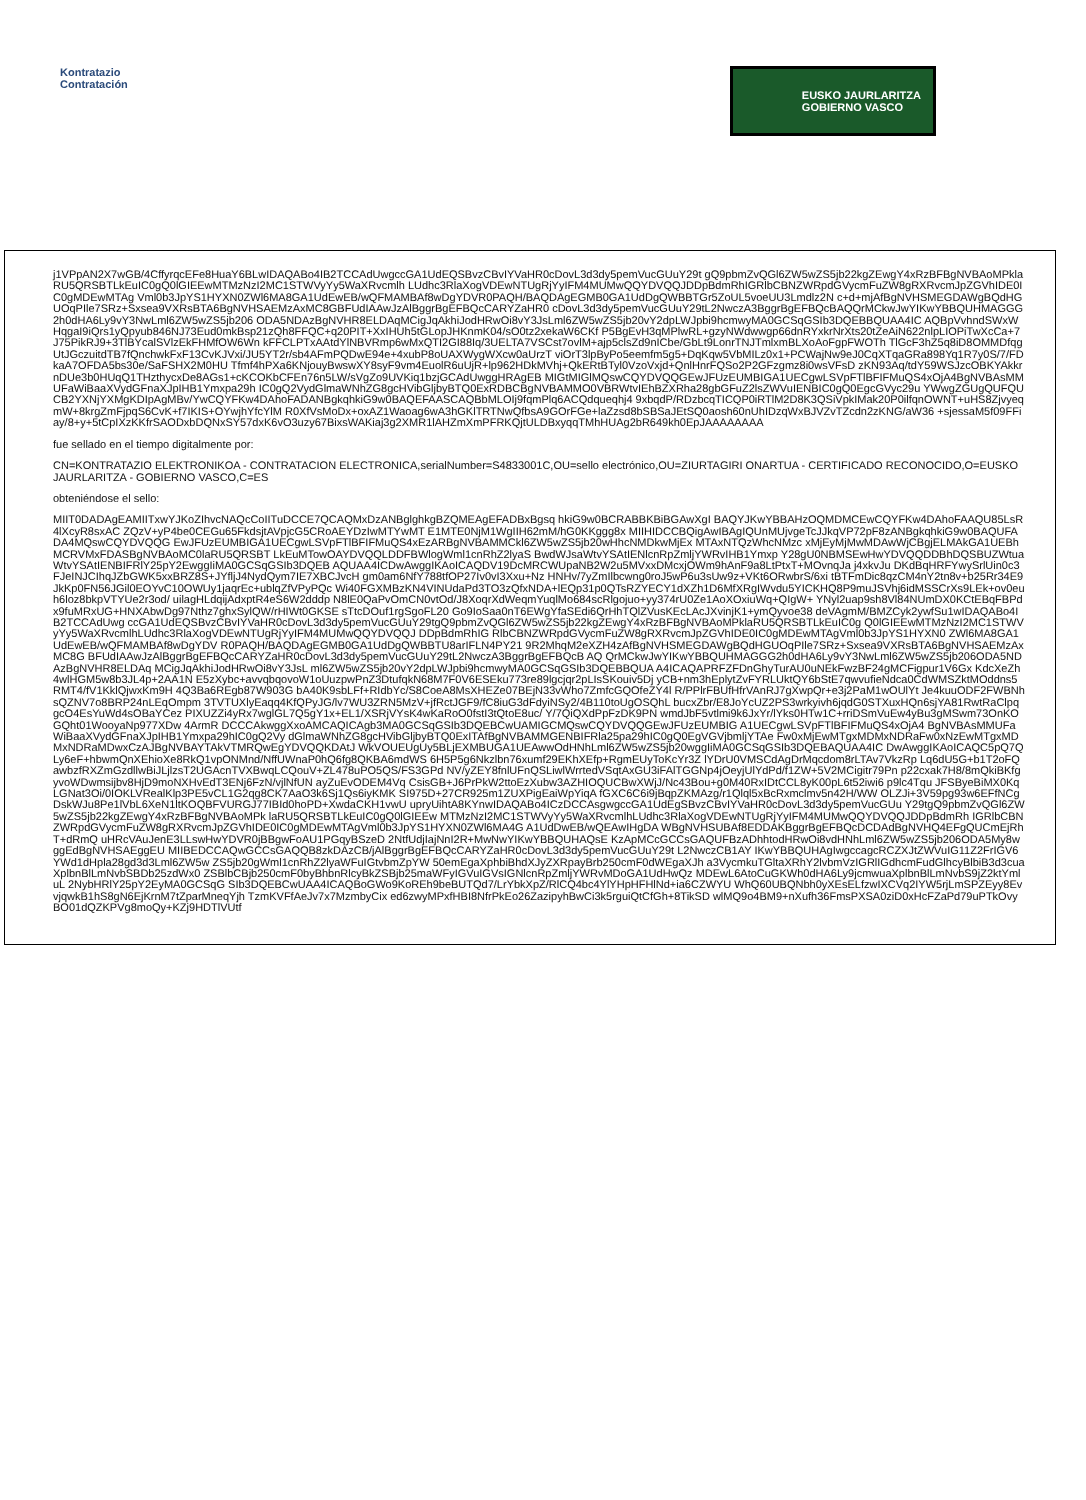Kontratazio
Contratación
EUSKO JAURLARITZA
GOBIERNO VASCO
j1VPpAN2X7wGB/4CffyrqcEFe8HuaY6BLwIDAQABo4IB2TCCAdUwgccGA1UdEQSBvzCBvIYVaHR0cDovL3d3dy5pemVucGUuY29t gQ9pbmZvQGl6ZW5wZS5jb22kgZEwgY4xRzBFBgNVBAoMPklaRU5QRSBTLkEuIC0gQ0lGIEEwMTMzNzI2MC1STWVyYy5WaXRvcmlh LUdhc3RlaXogVDEwNTUgRjYyIFM4MUMwQQYDVQQJDDpBdmRhIGRlbCBNZWRpdGVycmFuZW8gRXRvcmJpZGVhIDE0IC0gMDEwMTAg Vml0b3JpYS1HYXN0ZWl6MA8GA1UdEwEB/wQFMAMBAf8wDgYDVR0PAQH/BAQDAgEGMB0GA1UdDgQWBBTGr5ZoUL5voeUU3Lmdlz2N c+d+mjAfBgNVHSMEGDAWgBQdHGUOqPIle7SRz+Sxsea9VXRsBTA6BgNVHSAEMzAxMC8GBFUdIAAwJzAlBggrBgEFBQcCARYZaHR0 cDovL3d3dy5pemVucGUuY29tL2NwczA3BggrBgEFBQcBAQQrMCkwJwYIKwYBBQUHMAGGG2h0dHA6Ly9vY3NwLml6ZW5wZS5jb206 ODA5NDAzBgNVHR8ELDAqMCigJqAkhiJodHRwOi8vY3JsLml6ZW5wZS5jb20vY2dpLWJpbi9hcmwyMA0GCSqGSIb3DQEBBQUAA4IC AQBpVvhndSWxWHqgaI9iQrs1yQpyub846NJ73Eud0mkBsp21zQh8FFQC+q20PIT+XxIHUh5tGLopJHKnmK04/sO0tz2xekaW6CKf P5BgEvH3qMPlwRL+gzyNWdwwgp66dnRYxkrNrXts20tZeAiN622nlpLIOPiTwXcCa+7J75PikRJ9+3TlBYcalSVlzEkFHMfOW6Wn kFFCLPTxAAtdYlNBVRmp6wMxQTI2GI88Iq/3UELTA7VSCst7ovlM+ajp5clsZd9nICbe/GbLt9LonrTNJTmlxmBLXoAoFgpFWOTh TlGcF3hZ5q8iD8OMMDfqgUtJGczuitdTB7fQnchwkFxF13CvKJVxi/JU5YT2r/sb4AFmPQDwE94e+4xubP8oUAXWygWXcw0aUrzT viOrT3lpByPo5eemfm5g5+DqKqw5VbMILz0x1+PCWajNw9eJ0CqXTqaGRa898Yq1R7y0S/7/FDkaA7OFDA5bs30e/SaFSHX2M0HU Tfmf4hPXa6KNjouyBwswXY8syF9vm4EuolR6uUjR+lp962HDkMVhj+QkERtBTyl0VzoVxjd+QnlHnrFQSo2P2GFzgmz8i0wsVFsD zKN93Aq/tdY59WSJzcOBKYAkkrnDUe3b0HUqQ1THzthycxDe8AGs1+cKCOKbCFEn76n5LW/sVgZo9UVKiq1bzjGCAdUwggHRAgEB MIGtMIGlMQswCQYDVQQGEwJFUzEUMBIGA1UECgwLSVpFTlBFIFMuQS4xOjA4BgNVBAsMMUFaWiBaaXVydGFnaXJpIHB1Ymxpa29h IC0gQ2VydGlmaWNhZG8gcHVibGljbyBTQ0ExRDBCBgNVBAMMO0VBRWtvIEhBZXRha28gbGFuZ2lsZWVuIENBIC0gQ0EgcGVyc29u YWwgZGUgQUFQUCB2YXNjYXMgKDIpAgMBv/YwCQYFKw4DAhoFADANBgkqhkiG9w0BAQEFAASCAQBbMLOIj9fqmPlq6ACQdqueqhj4 9xbqdP/RDzbcqTICQP0iRTlM2D8K3QSiVpkIMak20P0ilfqnOWNT+uHS8ZjvyeqmW+8krgZmFjpqS6CvK+f7IKIS+OYwjhYfcYlM R0XfVsMoDx+oxAZ1Waoag6wA3hGKlTRTNwQfbsA9GOrFGe+laZzsd8bSBSaJEtSQ0aosh60nUhIDzqWxBJVZvTZcdn2zKNG/aW36 +sjessaM5f09FFiay/8+y+5tCpIXzKKfrSAODxbDQNxSY57dxK6vO3uzy67BixsWAKiaj3g2XMR1lAHZmXmPFRKQjtULDBxyqqTMhHUAg2bR649kh0EpJAAAAAAAA
fue sellado en el tiempo digitalmente por:
CN=KONTRATAZIO ELEKTRONIKOA - CONTRATACION ELECTRONICA,serialNumber=S4833001C,OU=sello electrónico,OU=ZIURTAGIRI ONARTUA - CERTIFICADO RECONOCIDO,O=EUSKO JAURLARITZA - GOBIERNO VASCO,C=ES
obteniéndose el sello:
MIIT0DADAgEAMIITxwYJKoZIhvcNAQcCoIITuDCCE7QCAQMxDzANBglghkgBZQMEAgEFADBxBgsq hkiG9w0BCRABBKBiBGAwXgI BAQYJKwYBBAHzOQMDMCEwCQYFKw4DAhoFAAQU85LsR4lXcyR8sxAC ZQzV+yP4be0CEGu65FkdsjtAVpjcG5CRoAEYDzIwMTYwMT E1MTE0NjM1WgIIH62mM/hG0KKggg8x MIIHIDCCBQigAwIBAgIQUnMUjvgeTcJJkqVP72pF8zANBgkqhkiG9w0BAQUFADA4MQswCQYDVQQG EwJFUzEUMBIGA1UECgwLSVpFTlBFIFMuQS4xEzARBgNVBAMMCkl6ZW5wZS5jb20wHhcNMDkwMjEx MTAxNTQzWhcNMzc xMjEyMjMwMDAwWjCBgjELMAkGA1UEBhMCRVMxFDASBgNVBAoMC0laRU5QRSBT LkEuMTowOAYDVQQLDDFBWlogWml1cnRhZ2lyaS BwdWJsaWtvYSAtIENlcnRpZmljYWRvIHB1Ymxp Y28gU0NBMSEwHwYDVQQDDBhDQSBUZWtuaWtvYSAtIENBIFRlY25pY2EwggIiMA0GCSqGSIb3DQEB AQUAA4ICDwAwggIKAoICAQDV19DcMRCWUpaNB2W2u5MVxxDMcxjOWm9hAnF9a8LtPtxT+MOvnqJa j4xkvJu DKdBqHRFYwySrlUin0c3FJeINJCIhqJZbGWK5xxBRZ8S+JYfljJ4NydQym7IE7XBCJvcH gm0am6NfY788tfOP27Iv0vI3Xxu+Nz HNHv/7yZmIlbcwng0roJ5wP6u3sUw9z+VKt6ORwbrS/6xi tBTFmDic8qzCM4nY2tn8v+b25Rr34E9JkKp0FN56JGil0EOYvC10OWUy1jaqrEc+ublqZfVPyPQc Wi40FGXMBzKN4VINUdaPd3TO3zQfxNDA+lEQp31p0QTsRZYECY1dXZh1D6MfXRgIWvdu5YICKHQ8P9muJSVhj6idMSSCrXs9LEk+ov0euh6loz8bkpVTYUe2r3od/ uilagHLdqijAdxptR4eS6W2dddp N8lE0QaPvOmCN0vtOd/J8XoqrXdWeqmYuqlMo684scRlgojuo+yy374rU0Ze1AoXOxiuWq+QIgW+ YNyl2uap9sh8Vl84NUmDX0KCtEBqFBPdx9fuMRxUG+HNXAbwDg97Nthz7ghxSylQW/rHIWt0GKSE sTtcDOuf1rgSgoFL20 Go9IoSaa0nT6EWgYfaSEdi6QrHhTQlZVusKEcLAcJXvinjK1+ymQyvoe38 deVAgmM/BMZCyk2ywfSu1wIDAQABo4IB2TCCAdUwg ccGA1UdEQSBvzCBvIYVaHR0cDovL3d3dy5pemVucGUuY29tgQ9pbmZvQGl6ZW5wZS5jb22kgZEwgY4xRzBFBgNVBAoMPklaRU5QRSBTLkEuIC0g Q0lGIEEwMTMzNzI2MC1STWVyYy5WaXRvcmlhLUdhc3RlaXogVDEwNTUgRjYyIFM4MUMwQQYDVQQJ DDpBdmRhIG RlbCBNZWRpdGVycmFuZW8gRXRvcmJpZGVhIDE0IC0gMDEwMTAgVml0b3JpYS1HYXN0 ZWl6MA8GA1UdEwEB/wQFMAMBAf8wDgYDV R0PAQH/BAQDAgEGMB0GA1UdDgQWBBTU8arIFLN4PY21 9R2MhqM2eXZH4zAfBgNVHSMEGDAWgBQdHGUOqPIle7SRz+Sxsea9VXRsBTA6BgNVHSAEMzAxMC8G BFUdIAAwJzAlBggrBgEFBQcCARYZaHR0cDovL3d3dy5pemVucGUuY29tL2NwczA3BggrBgEFBQcB AQ QrMCkwJwYIKwYBBQUHMAGGG2h0dHA6Ly9vY3NwLml6ZW5wZS5jb206ODA5NDAzBgNVHR8ELDAq MCigJqAkhiJodHRwOi8vY3JsL ml6ZW5wZS5jb20vY2dpLWJpbi9hcmwyMA0GCSqGSIb3DQEBBQUA A4ICAQAPRFZFDnGhyTurAU0uNEkFwzBF24gMCFigpur1V6Gx KdcXeZh4wlHGM5w8b3JL4p+2AA1N E5zXybc+avvqbqovoW1oUuzpwPnZ3DtufqkN68M7F0V6ESEku773re89lgcjqr2pLIsSKouiv5Dj yCB+nm3hEplytZvFYRLUktQY6bStE7qwvufieNdca0CdWMSZktMOddns5RMT4/fV1KklQjwxKm9H 4Q3Ba6REgb87W903G bA40K9sbLFf+RIdbYc/S8CoeA8MsXHEZe07BEjN33vWho7ZmfcGQOfeZY4l R/PPlrFBUfHfrVAnRJ7gXwpQr+e3j2PaM1wOUlYt Je4kuuODF2FWBNhsQZNV7o8BRP24nLEqOmpm 3TVTUXlyEaqq4KfQPyJG/lv7WU3ZRN5MzV+jfRctJGF9/fC8iuG3dFdyiNSy2/4B110toUgOSQhL bucxZbr/E8JoYcUZ2PS3wrkyivh6jqdG0STXuxHQn6sjYA81RwtRaClpqgcO4EsYuWd4sOBaYCez PIXUZZi4yRx7wglGL7Q5gY1x+EL1/XSRjVYsK4wKaRoO0fstI3tQtoE8uc/ Y/7QiQXdPpFzDK9PN wmdJbF5vtlmi9k6JxYr/lYks0HTw1C+rriDSmVuEw4yBu3gMSwm73OnKOGQht01WooyaNp977XDw 4ArmR DCCCAkwggXxoAMCAQICAgb3MA0GCSqGSIb3DQEBCwUAMIGCMQswCQYDVQQGEwJFUzEUMBIG A1UECgwLSVpFTlBFIFMuQS4xOjA4 BgNVBAsMMUFaWiBaaXVydGFnaXJpIHB1Ymxpa29hIC0gQ2Vy dGlmaWNhZG8gcHVibGljbyBTQ0ExITAfBgNVBAMMGENBIFRla25pa29hIC0gQ0EgVGVjbmljYTAe Fw0xMjEwMTgxMDMxNDRaFw0xNzEwMTgxMDMxNDRaMDwxCzAJBgNVBAYTAkVTMRQwEgYDVQQKDAtJ WkVOUEUgUy5BLjEXMBUGA1UEAwwOdHNhLml6ZW5wZS5jb20wggIiMA0GCSqGSIb3DQEBAQUAA4IC DwAwggIKAoICAQC5pQ7Q Ly6eF+hbwmQnXEhioXe8RkQ1vpONMnd/NffUWnaP0hQ6fg8QKBA6mdWS 6H5P5g6Nkzlbn76xumf29EKhXEfp+RgmEUyToKcYr3Z lYDrU0VMSCdAgDrMqcdom8rLTAv7VkzRp Lq6dU5G+b1T2oFQawbzfRXZmGzdllwBiJLjlzsT2UGAcnTVXBwqLCQouV+ZL478uPO5QS/FS3GPd NV/yZEY8fnlUFnQSLiwlWrrtedVSqtAxGU3iFAlTGGNp4jOeyjUlYdPd/f1ZW+5V2MCigitr79Pn p22cxak7H8/8mQkiBKfgyvoWDwmsijbv8HjD9moNXHvEdT3ENj6FzN/vjlNfUN ayZuEvODEM4Vq CsisGB+J6PrPkW2ttoEzXubw3AZHIOQUCBwXWjJ/Nc43Bou+g0M40RxIDtCCL8yK00pL6t52iwi6 p9lc4Tqu JFSByeBiMX0KqLGNat3Oi/0IOKLVRealKlp3PE5vCL1G2qg8CK7AaO3k6Sj1Qs6iyKMK SI975D+27CR925m1ZUXPigEaiWpYiqA fGXC6C6i9jBqpZKMAzg/r1Qlql5xBcRxmclmv5n42H/WW OLZJi+3V59pg93w6EFfNCgDskWJu8Pe1lVbL6XeN1ltKOQBFVURGJ77IBId0hoPD+XwdaCKH1vwU upryUihtA8KYnwIDAQABo4ICzDCCAsgwgccGA1UdEgSBvzCBvIYVaHR0cDovL3d3dy5pemVucGUu Y29tgQ9pbmZvQGl6ZW5wZS5jb22kgZEwgY4xRzBFBgNVBAoMPk laRU5QRSBTLkEuIC0gQ0lGIEEw MTMzNzI2MC1STWVyYy5WaXRvcmlhLUdhc3RlaXogVDEwNTUgRjYyIFM4MUMwQQYDVQQJDDpBdmRh IGRlbCBNZWRpdGVycmFuZW8gRXRvcmJpZGVhIDE0IC0gMDEwMTAgVml0b3JpYS1HYXN0ZWl6MA4G A1UdDwEB/wQEAwIHgDA WBgNVHSUBAf8EDDAKBggrBgEFBQcDCDAdBgNVHQ4EFgQUCmEjRhT+dRmQ uHRcVAuJenE3LLswHwYDVR0jBBgwFoAU1PGqyBSzeD 2NtfUdjIajNnI2R+MwNwYIKwYBBQUHAQsE KzApMCcGCCsGAQUFBzADhhtodHRwOi8vdHNhLml6ZW5wZS5jb206ODA5My8wggEdBgNVHSAEggEU MIIBEDCCAQwGCCsGAQQB8zkDAzCB/jAlBggrBgEFBQcCARYZaHR0cDovL3d3dy5pemVucGUuY29t L2NwczCB1AY IKwYBBQUHAgIwgccagcRCZXJtZWVuIG11Z2FrIGV6YWd1dHpla28gd3d3Lml6ZW5w ZS5jb20gWml1cnRhZ2lyaWFuIGtvbmZpYW 50emEgaXphbiBhdXJyZXRpayBrb250cmF0dWEgaXJh a3VycmkuTGltaXRhY2lvbmVzIGRlIGdhcmFudGlhcyBlbiB3d3cuaXplbnBlLmNvbSBDb25zdWx0 ZSBlbCBjb250cmF0byBhbnRlcyBkZSBjb25maWFyIGVuIGVsIGNlcnRpZmljYWRvMDoGA1UdHwQz MDEwL6AtoCuGKWh0dHA6Ly9jcmwuaXplbnBlLmNvbS9jZ2ktYmluL 2NybHRlY25pY2EyMA0GCSqG SIb3DQEBCwUAA4ICAQBoGWo9KoREh9beBUTQd7/LrYbkXpZ/RlCQ4bc4YlYHpHFHlNd+ia6CZWYU WhQ60UBQNbh0yXEsELfzwIXCVq2IYW5rjLmSPZEyy8EvvjqwkB1hS8gN6EjKrnM7tZparMneqYjh TzmKVFfAeJv7x7MzmbyCix ed6zwyMPxfHBI8NfrPkEo26ZazipyhBwCi3k5rguiQtCfGh+8TikSD wlMQ9o4BM9+nXufh36FmsPXSA0ziD0xHcFZaPd79uPTkOvyBO01dQZKPVg8moQy+KZj9HDTlVUtf